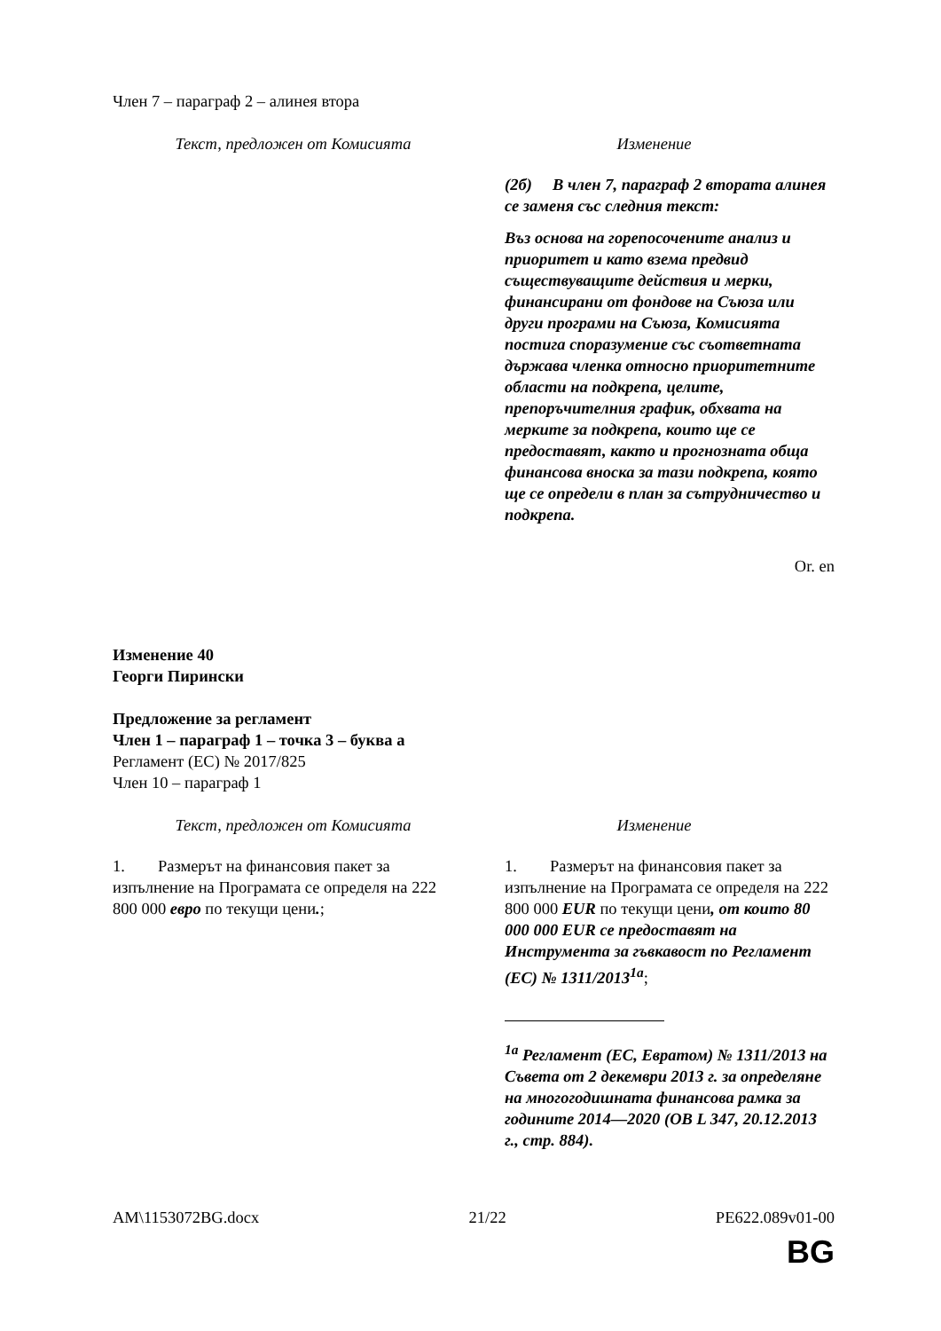Член 7 – параграф 2 – алинея втора
| Текст, предложен от Комисията | Изменение |
| | (2б) В член 7, параграф 2 втората алинея се заменя със следния текст: Въз основа на горепосочените анализ и приоритет и като взема предвид съществуващите действия и мерки, финансирани от фондове на Съюза или други програми на Съюза, Комисията постига споразумение със съответната държава членка относно приоритетните области на подкрепа, целите, препоръчителния график, обхвата на мерките за подкрепа, които ще се предоставят, както и прогнозната обща финансова вноска за тази подкрепа, която ще се определи в план за сътрудничество и подкрепа. |
Or. en
Изменение 40
Георги Пирински
Предложение за регламент
Член 1 – параграф 1 – точка 3 – буква а
Регламент (ЕС) № 2017/825
Член 10 – параграф 1
| Текст, предложен от Комисията | Изменение |
| 1. Размерът на финансовия пакет за изпълнение на Програмата се определя на 222 800 000 евро по текущи цени . ; | 1. Размерът на финансовия пакет за изпълнение на Програмата се определя на 222 800 000 EUR по текущи цени , от които 80 000 000 EUR се предоставят на Инструмента за гъвкавост по Регламент (ЕС) № 1311/2013<sup>1а</sup> ; <sup>1а</sup> Регламент (ЕС, Евратом) № 1311/2013 на Съвета от 2 декември 2013 г. за определяне на многогодишната финансова рамка за годините 2014—2020 (ОВ L 347, 20.12.2013 г., стр. 884). |
AM\1153072BG.docx 21/22 PE622.089v01-00
BG